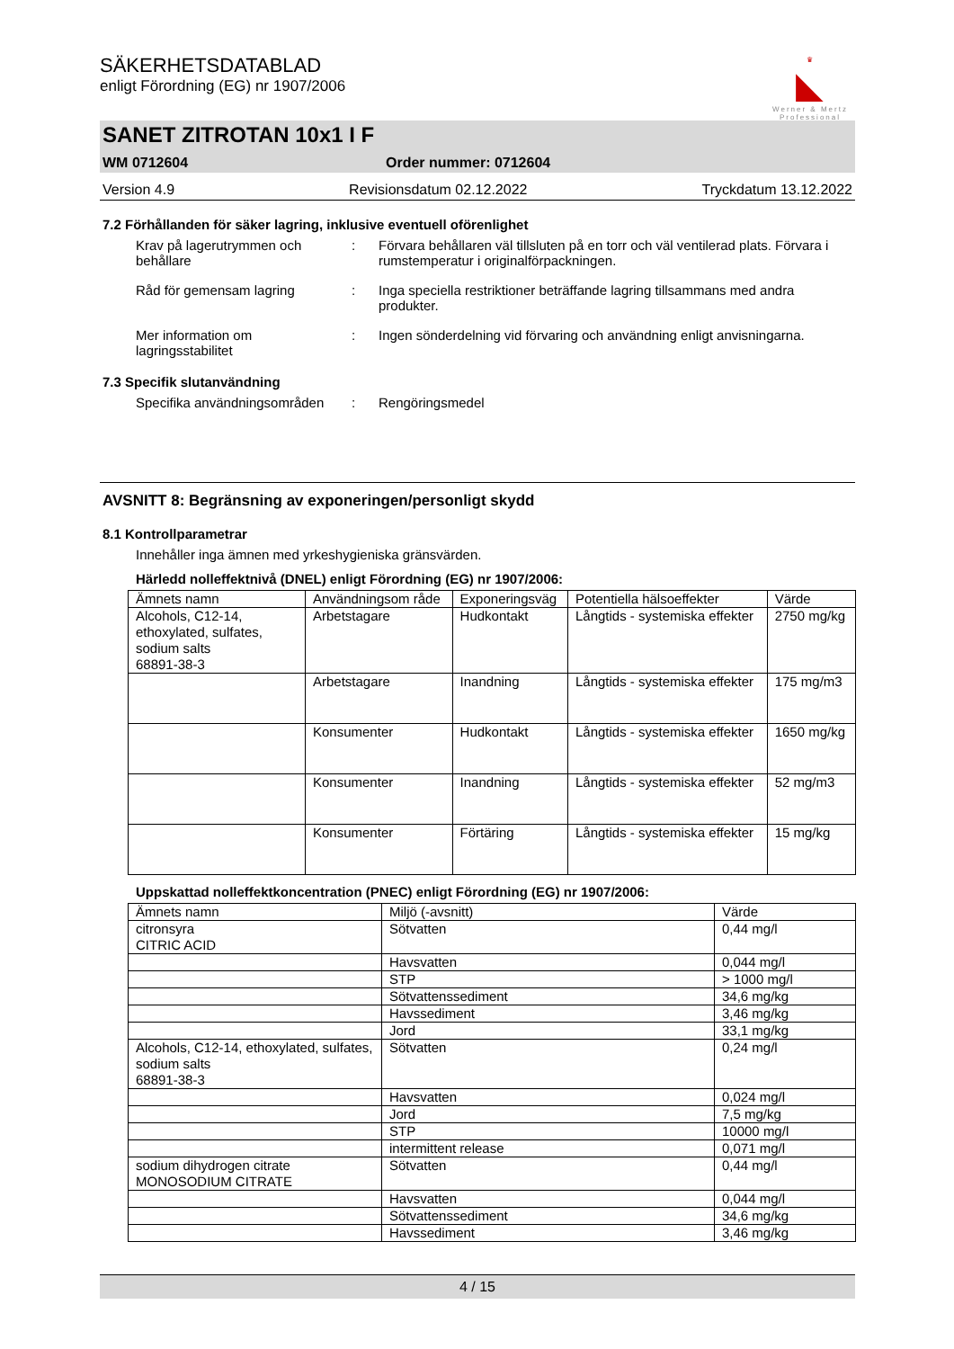♛
◣
Werner & Mertz
Professional
SÄKERHETSDATABLAD
enligt Förordning (EG) nr 1907/2006
SANET ZITROTAN 10x1 I F
WM 0712604 Order nummer: 0712604
Version 4.9 Revisionsdatum 02.12.2022 Tryckdatum 13.12.2022
7.2 Förhållanden för säker lagring, inklusive eventuell oförenlighet
Krav på lagerutrymmen och behållare
: Förvara behållaren väl tillsluten på en torr och väl ventilerad plats. Förvara i rumstemperatur i originalförpackningen.
Råd för gemensam lagring : Inga speciella restriktioner beträffande lagring tillsammans med andra produkter.
Mer information om lagringsstabilitet
: Ingen sönderdelning vid förvaring och användning enligt anvisningarna.
7.3 Specifik slutanvändning
Specifika användningsområden
: Rengöringsmedel
AVSNITT 8: Begränsning av exponeringen/personligt skydd
8.1 Kontrollparametrar
Innehåller inga ämnen med yrkeshygieniska gränsvärden.
Härledd nolleffektnivå (DNEL) enligt Förordning (EG) nr 1907/2006:
| Ämnets namn | Användningsom råde | Exponeringsväg | Potentiella hälsoeffekter | Värde |
| --- | --- | --- | --- | --- |
| Alcohols, C12-14, ethoxylated, sulfates, sodium salts 68891-38-3 | Arbetstagare | Hudkontakt | Långtids - systemiska effekter | 2750 mg/kg |
| | Arbetstagare | Inandning | Långtids - systemiska effekter | 175 mg/m3 |
| | Konsumenter | Hudkontakt | Långtids - systemiska effekter | 1650 mg/kg |
| | Konsumenter | Inandning | Långtids - systemiska effekter | 52 mg/m3 |
| | Konsumenter | Förtäring | Långtids - systemiska effekter | 15 mg/kg |
Uppskattad nolleffektkoncentration (PNEC) enligt Förordning (EG) nr 1907/2006:
| Ämnets namn | Miljö (-avsnitt) | Värde |
| --- | --- | --- |
| citronsyra CITRIC ACID | Sötvatten | 0,44 mg/l |
| | Havsvatten | 0,044 mg/l |
| | STP | > 1000 mg/l |
| | Sötvattenssediment | 34,6 mg/kg |
| | Havssediment | 3,46 mg/kg |
| | Jord | 33,1 mg/kg |
| Alcohols, C12-14, ethoxylated, sulfates, sodium salts 68891-38-3 | Sötvatten | 0,24 mg/l |
| | Havsvatten | 0,024 mg/l |
| | Jord | 7,5 mg/kg |
| | STP | 10000 mg/l |
| | intermittent release | 0,071 mg/l |
| sodium dihydrogen citrate MONOSODIUM CITRATE | Sötvatten | 0,44 mg/l |
| | Havsvatten | 0,044 mg/l |
| | Sötvattenssediment | 34,6 mg/kg |
| | Havssediment | 3,46 mg/kg |
4 / 15